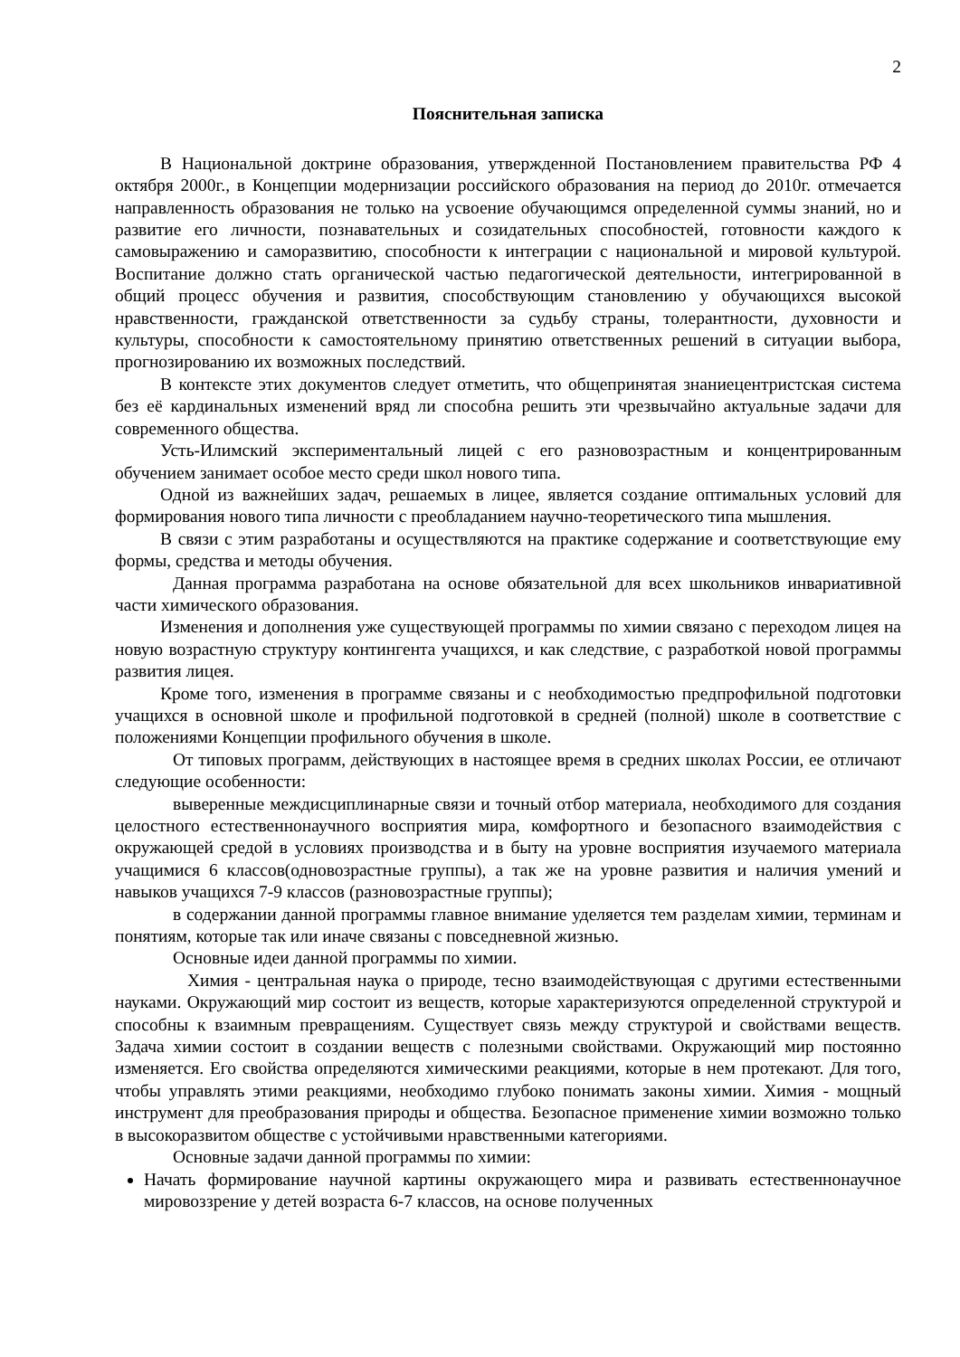2
Пояснительная записка
В Национальной доктрине образования, утвержденной Постановлением правительства РФ 4 октября 2000г., в Концепции модернизации российского образования на период до 2010г. отмечается направленность образования не только на усвоение обучающимся определенной суммы знаний, но и развитие его личности, познавательных и созидательных способностей, готовности каждого к самовыражению и саморазвитию, способности к интеграции с национальной и мировой культурой. Воспитание должно стать органической частью педагогической деятельности, интегрированной в общий процесс обучения и развития, способствующим становлению у обучающихся высокой нравственности, гражданской ответственности за судьбу страны, толерантности, духовности и культуры, способности к самостоятельному принятию ответственных решений в ситуации выбора, прогнозированию их возможных последствий.
В контексте этих документов следует отметить, что общепринятая знаниецентристская система без её кардинальных изменений вряд ли способна решить эти чрезвычайно актуальные задачи для современного общества.
Усть-Илимский экспериментальный лицей с его разновозрастным и концентрированным обучением занимает особое место среди школ нового типа.
Одной из важнейших задач, решаемых в лицее, является создание оптимальных условий для формирования нового типа личности с преобладанием научно-теоретического типа мышления.
В связи с этим разработаны и осуществляются на практике содержание и соответствующие ему формы, средства и методы обучения.
Данная программа разработана на основе обязательной для всех школьников инвариативной части химического образования.
Изменения и дополнения уже существующей программы по химии связано с переходом лицея на новую возрастную структуру контингента учащихся, и как следствие, с разработкой новой программы развития лицея.
Кроме того, изменения в программе связаны и с необходимостью предпрофильной подготовки учащихся в основной школе и профильной подготовкой в средней (полной) школе в соответствие с положениями Концепции профильного обучения в школе.
От типовых программ, действующих в настоящее время в средних школах России, ее отличают следующие особенности:
выверенные междисциплинарные связи и точный отбор материала, необходимого для создания целостного естественнонаучного восприятия мира, комфортного и безопасного взаимодействия с окружающей средой в условиях производства и в быту на уровне восприятия изучаемого материала учащимися 6 классов(одновозрастные группы), а так же на уровне развития и наличия умений и навыков учащихся 7-9 классов (разновозрастные группы);
в содержании данной программы главное внимание уделяется тем разделам химии, терминам и понятиям, которые так или иначе связаны с повседневной жизнью.
Основные идеи данной программы по химии.
Химия - центральная наука о природе, тесно взаимодействующая с другими естественными науками. Окружающий мир состоит из веществ, которые характеризуются определенной структурой и способны к взаимным превращениям. Существует связь между структурой и свойствами веществ. Задача химии состоит в создании веществ с полезными свойствами. Окружающий мир постоянно изменяется. Его свойства определяются химическими реакциями, которые в нем протекают. Для того, чтобы управлять этими реакциями, необходимо глубоко понимать законы химии. Химия - мощный инструмент для преобразования природы и общества. Безопасное применение химии возможно только в высокоразвитом обществе с устойчивыми нравственными категориями.
Основные задачи данной программы по химии:
Начать формирование научной картины окружающего мира и развивать естественнонаучное мировоззрение у детей возраста 6-7 классов, на основе полученных